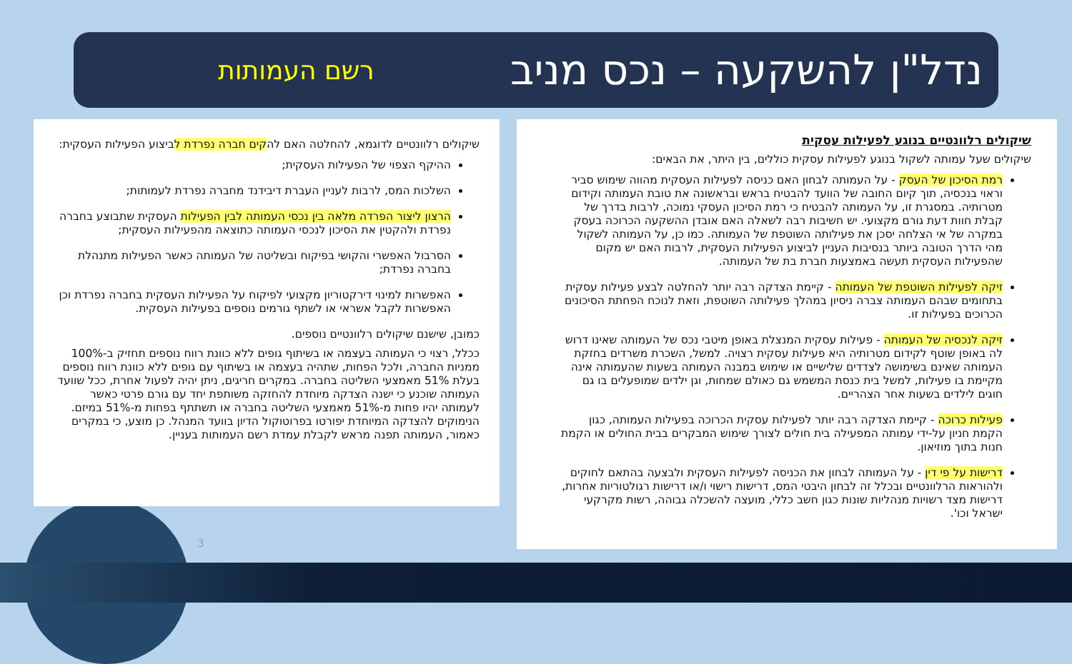נדל"ן להשקעה – נכס מניב
רשם העמותות
שיקולים רלוונטיים בנוגע לפעילות עסקית
שיקולים שעל עמותה לשקול בנוגע לפעילות עסקית כוללים, בין היתר, את הבאים:
רמת הסיכון של העסק - על העמותה לבחון האם כניסה לפעילות העסקית מהווה שימוש סביר וראוי בנכסיה, תוך קיום החובה של הוועד להבטיח בראש ובראשונה את טובת העמותה וקידום מטרותיה. במסגרת זו, על העמותה להבטיח כי רמת הסיכון העסקי נמוכה, לרבות בדרך של קבלת חוות דעת גורם מקצועי. יש חשיבות רבה לשאלה האם אובדן ההשקעה הכרוכה בעסק במקרה של אי הצלחה יסכן את פעילותה השוטפת של העמותה. כמו כן, על העמותה לשקול מהי הדרך הטובה ביותר בנסיבות העניין לביצוע הפעילות העסקית, לרבות האם יש מקום שהפעילות העסקית תעשה באמצעות חברת בת של העמותה.
זיקה לפעילות השוטפת של העמותה - קיימת הצדקה רבה יותר להחלטה לבצע פעילות עסקית בתחומים שבהם העמותה צברה ניסיון במהלך פעילותה השוטפת, וזאת לנוכח הפחתת הסיכונים הכרוכים בפעילות זו.
זיקה לנכסיה של העמותה - פעילות עסקית המנצלת באופן מיטבי נכס של העמותה שאינו דרוש לה באופן שוטף לקידום מטרותיה היא פעילות עסקית רצויה. למשל, השכרת משרדים בחזקת העמותה שאינם בשימושה לצדדים שלישיים או שימוש במבנה העמותה בשעות שהעמותה אינה מקיימת בו פעילות, למשל בית כנסת המשמש גם כאולם שמחות, וגן ילדים שמופעלים בו גם חוגים לילדים בשעות אחר הצהריים.
פעילות כרוכה - קיימת הצדקה רבה יותר לפעילות עסקית הכרוכה בפעילות העמותה, כגון הקמת חניון על-ידי עמותה המפעילה בית חולים לצורך שימוש המבקרים בבית החולים או הקמת חנות בתוך מוזיאון.
דרישות על פי דין - על העמותה לבחון את הכניסה לפעילות העסקית ולבצעה בהתאם לחוקים ולהוראות הרלוונטיים ובכלל זה לבחון היבטי המס, דרישות רישוי ו/או דרישות רגולטוריות אחרות, דרישות מצד רשויות מנהליות שונות כגון חשב כללי, מועצה להשכלה גבוהה, רשות מקרקעי ישראל וכו'.
שיקולים רלוונטיים לדוגמא, להחלטה האם להקים חברה נפרדת לביצוע הפעילות העסקית:
ההיקף הצפוי של הפעילות העסקית;
השלכות המס, לרבות לעניין העברת דיבידנד מחברה נפרדת לעמותות;
הרצון ליצור הפרדה מלאה בין נכסי העמותה לבין הפעילות העסקית שתבוצע בחברה נפרדת ולהקטין את הסיכון לנכסי העמותה כתוצאה מהפעילות העסקית;
הסרבול האפשרי והקושי בפיקוח ובשליטה של העמותה כאשר הפעילות מתנהלת בחברה נפרדת;
האפשרות למינוי דירקטוריון מקצועי לפיקוח על הפעילות העסקית בחברה נפרדת וכן האפשרות לקבל אשראי או לשתף גורמים נוספים בפעילות העסקית.
כמובן, שישנם שיקולים רלוונטיים נוספים.
ככלל, רצוי כי העמותה בעצמה או בשיתוף גופים ללא כוונת רווח נוספים תחזיק ב-100% ממניות החברה, ולכל הפחות, שתהיה בעצמה או בשיתוף עם גופים ללא כוונת רווח נוספים בעלת 51% מאמצעי השליטה בחברה. במקרים חריגים, ניתן יהיה לפעול אחרת, ככל שוועד העמותה שוכנע כי ישנה הצדקה מיוחדת להחזקה משותפת יחד עם גורם פרטי כאשר לעמותה יהיו פחות מ-51% מאמצעי השליטה בחברה או תשתתף בפחות מ-51% במיזם. הנימוקים להצדקה המיוחדת יפורטו בפרוטוקול הדיון בוועד המנהל. כן מוצע, כי במקרים כאמור, העמותה תפנה מראש לקבלת עמדת רשם העמותות בעניין.
3